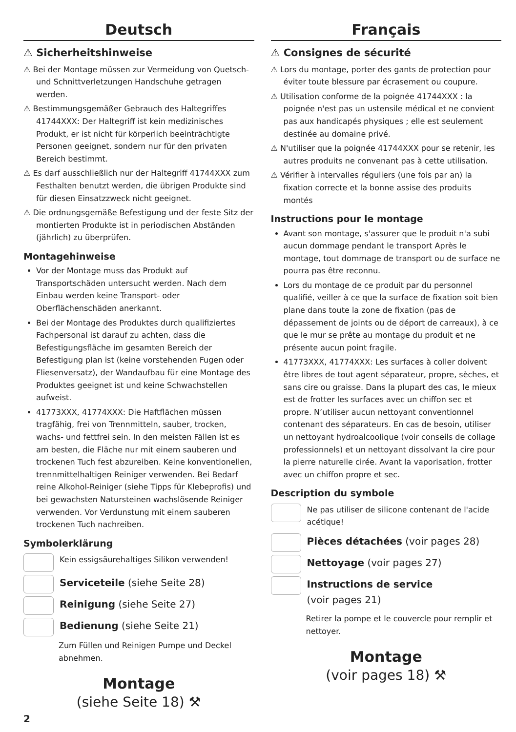Deutsch
⚠ Sicherheitshinweise
⚠ Bei der Montage müssen zur Vermeidung von Quetsch- und Schnittverletzungen Handschuhe getragen werden.
⚠ Bestimmungsgemäßer Gebrauch des Haltegriffes 41744XXX: Der Haltegriff ist kein medizinisches Produkt, er ist nicht für körperlich beeinträchtigte Personen geeignet, sondern nur für den privaten Bereich bestimmt.
⚠ Es darf ausschließlich nur der Haltegriff 41744XXX zum Festhalten benutzt werden, die übrigen Produkte sind für diesen Einsatzzweck nicht geeignet.
⚠ Die ordnungsgemäße Befestigung und der feste Sitz der montierten Produkte ist in periodischen Abständen (jährlich) zu überprüfen.
Montagehinweise
Vor der Montage muss das Produkt auf Transportschäden untersucht werden. Nach dem Einbau werden keine Transport- oder Oberflächenschäden anerkannt.
Bei der Montage des Produktes durch qualifiziertes Fachpersonal ist darauf zu achten, dass die Befestigungsfläche im gesamten Bereich der Befestigung plan ist (keine vorstehenden Fugen oder Fliesenversatz), der Wandaufbau für eine Montage des Produktes geeignet ist und keine Schwachstellen aufweist.
41773XXX, 41774XXX: Die Haftflächen müssen tragfähig, frei von Trennmitteln, sauber, trocken, wachs- und fettfrei sein. In den meisten Fällen ist es am besten, die Fläche nur mit einem sauberen und trockenen Tuch fest abzureiben. Keine konventionellen, trennmittelhaltigen Reiniger verwenden. Bei Bedarf reine Alkohol-Reiniger (siehe Tipps für Klebeprofis) und bei gewachsten Natursteinen wachslösende Reiniger verwenden. Vor Verdunstung mit einem sauberen trockenen Tuch nachreiben.
Symbolerklärung
Kein essigsäurehaltiges Silikon verwenden!
Serviceteile (siehe Seite 28)
Reinigung (siehe Seite 27)
Bedienung (siehe Seite 21)
Zum Füllen und Reinigen Pumpe und Deckel abnehmen.
Montage
(siehe Seite 18) ⚒
Français
⚠ Consignes de sécurité
⚠ Lors du montage, porter des gants de protection pour éviter toute blessure par écrasement ou coupure.
⚠ Utilisation conforme de la poignée 41744XXX : la poignée n'est pas un ustensile médical et ne convient pas aux handicapés physiques ; elle est seulement destinée au domaine privé.
⚠ N'utiliser que la poignée 41744XXX pour se retenir, les autres produits ne convenant pas à cette utilisation.
⚠ Vérifier à intervalles réguliers (une fois par an) la fixation correcte et la bonne assise des produits montés
Instructions pour le montage
Avant son montage, s'assurer que le produit n'a subi aucun dommage pendant le transport Après le montage, tout dommage de transport ou de surface ne pourra pas être reconnu.
Lors du montage de ce produit par du personnel qualifié, veiller à ce que la surface de fixation soit bien plane dans toute la zone de fixation (pas de dépassement de joints ou de déport de carreaux), à ce que le mur se prête au montage du produit et ne présente aucun point fragile.
41773XXX, 41774XXX: Les surfaces à coller doivent être libres de tout agent séparateur, propre, sèches, et sans cire ou graisse. Dans la plupart des cas, le mieux est de frotter les surfaces avec un chiffon sec et propre. N’utiliser aucun nettoyant conventionnel contenant des séparateurs. En cas de besoin, utiliser un nettoyant hydroalcoolique (voir conseils de collage professionnels) et un nettoyant dissolvant la cire pour la pierre naturelle cirée. Avant la vaporisation, frotter avec un chiffon propre et sec.
Description du symbole
Ne pas utiliser de silicone contenant de l'acide acétique!
Pièces détachées (voir pages 28)
Nettoyage (voir pages 27)
Instructions de service
(voir pages 21)
Retirer la pompe et le couvercle pour remplir et nettoyer.
Montage
(voir pages 18) ⚒
2